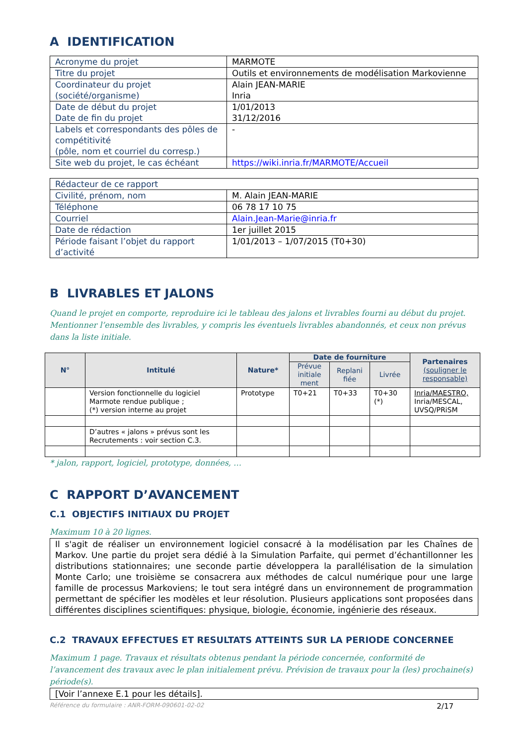A IDENTIFICATION
| Acronyme du projet | MARMOTE |
| Titre du projet | Outils et environnements de modélisation Markovienne |
| Coordinateur du projet (société/organisme) | Alain JEAN-MARIE Inria |
| Date de début du projet Date de fin du projet | 1/01/2013 31/12/2016 |
| Labels et correspondants des pôles de compétitivité (pôle, nom et courriel du corresp.) | - |
| Site web du projet, le cas échéant | https://wiki.inria.fr/MARMOTE/Accueil |
| Rédacteur de ce rapport | |
| Civilité, prénom, nom | M. Alain JEAN-MARIE |
| Téléphone | 06 78 17 10 75 |
| Courriel | Alain.Jean-Marie@inria.fr |
| Date de rédaction | 1er juillet 2015 |
| Période faisant l’objet du rapport d’activité | 1/01/2013 – 1/07/2015 (T0+30) |
B LIVRABLES ET JALONS
Quand le projet en comporte, reproduire ici le tableau des jalons et livrables fourni au début du projet. Mentionner l’ensemble des livrables, y compris les éventuels livrables abandonnés, et ceux non prévus dans la liste initiale.
| N° | Intitulé | Nature* | Date de fourniture | | | Partenaires (souligner le responsable) |
| --- | --- | --- | --- | --- | --- | --- |
| | | | Prévue initiale ment | Replani fiée | Livrée | |
| | Version fonctionnelle du logiciel Marmote rendue publique ; (*) version interne au projet | Prototype | T0+21 | T0+33 | T0+30 (*) | Inria/MAESTRO, Inria/MESCAL, UVSQ/PRiSM |
| | D’autres « jalons » prévus sont les Recrutements : voir section C.3. | | | | | |
* jalon, rapport, logiciel, prototype, données, …
C RAPPORT D’AVANCEMENT
C.1 OBJECTIFS INITIAUX DU PROJET
Maximum 10 à 20 lignes.
Il s'agit de réaliser un environnement logiciel consacré à la modélisation par les Chaînes de Markov. Une partie du projet sera dédié à la Simulation Parfaite, qui permet d’échantillonner les distributions stationnaires; une seconde partie développera la parallélisation de la simulation Monte Carlo; une troisième se consacrera aux méthodes de calcul numérique pour une large famille de processus Markoviens; le tout sera intégré dans un environnement de programmation permettant de spécifier les modèles et leur résolution. Plusieurs applications sont proposées dans différentes disciplines scientifiques: physique, biologie, économie, ingénierie des réseaux.
C.2 TRAVAUX EFFECTUES ET RESULTATS ATTEINTS SUR LA PERIODE CONCERNEE
Maximum 1 page. Travaux et résultats obtenus pendant la période concernée, conformité de l’avancement des travaux avec le plan initialement prévu. Prévision de travaux pour la (les) prochaine(s) période(s).
[Voir l’annexe E.1 pour les détails].
Référence du formulaire : ANR-FORM-090601-02-02 2/17